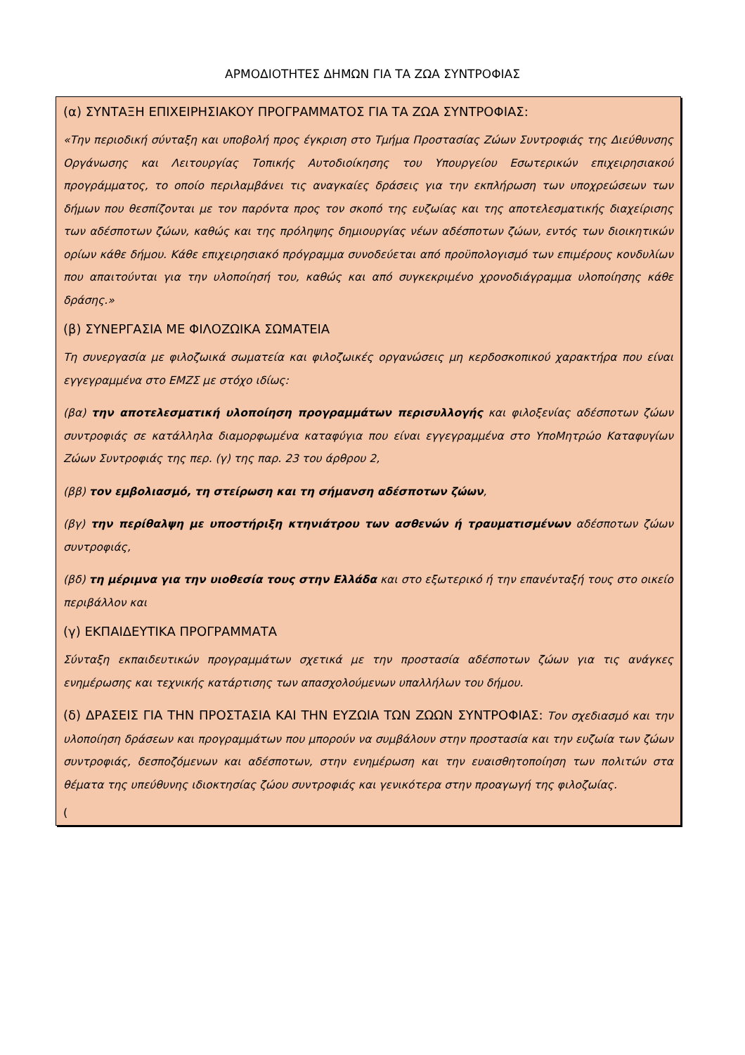ΑΡΜΟΔΙΟΤΗΤΕΣ ΔΗΜΩΝ ΓΙΑ ΤΑ ΖΩΑ ΣΥΝΤΡΟΦΙΑΣ
(α) ΣΥΝΤΑΞΗ ΕΠΙΧΕΙΡΗΣΙΑΚΟΥ ΠΡΟΓΡΑΜΜΑΤΟΣ ΓΙΑ ΤΑ ΖΩΑ ΣΥΝΤΡΟΦΙΑΣ:
«Την περιοδική σύνταξη και υποβολή προς έγκριση στο Τμήμα Προστασίας Ζώων Συντροφιάς της Διεύθυνσης Οργάνωσης και Λειτουργίας Τοπικής Αυτοδιοίκησης του Υπουργείου Εσωτερικών επιχειρησιακού προγράμματος, το οποίο περιλαμβάνει τις αναγκαίες δράσεις για την εκπλήρωση των υποχρεώσεων των δήμων που θεσπίζονται με τον παρόντα προς τον σκοπό της ευζωίας και της αποτελεσματικής διαχείρισης των αδέσποτων ζώων, καθώς και της πρόληψης δημιουργίας νέων αδέσποτων ζώων, εντός των διοικητικών ορίων κάθε δήμου. Κάθε επιχειρησιακό πρόγραμμα συνοδεύεται από προϋπολογισμό των επιμέρους κονδυλίων που απαιτούνται για την υλοποίησή του, καθώς και από συγκεκριμένο χρονοδιάγραμμα υλοποίησης κάθε δράσης.»
(β) ΣΥΝΕΡΓΑΣΙΑ ΜΕ ΦΙΛΟΖΩΙΚΑ ΣΩΜΑΤΕΙΑ
Τη συνεργασία με φιλοζωικά σωματεία και φιλοζωικές οργανώσεις μη κερδοσκοπικού χαρακτήρα που είναι εγγεγραμμένα στο ΕΜΖΣ με στόχο ιδίως:
(βα) την αποτελεσματική υλοποίηση προγραμμάτων περισυλλογής και φιλοξενίας αδέσποτων ζώων συντροφιάς σε κατάλληλα διαμορφωμένα καταφύγια που είναι εγγεγραμμένα στο ΥποΜητρώο Καταφυγίων Ζώων Συντροφιάς της περ. (γ) της παρ. 23 του άρθρου 2,
(ββ) τον εμβολιασμό, τη στείρωση και τη σήμανση αδέσποτων ζώων,
(βγ) την περίθαλψη με υποστήριξη κτηνιάτρου των ασθενών ή τραυματισμένων αδέσποτων ζώων συντροφιάς,
(βδ) τη μέριμνα για την υιοθεσία τους στην Ελλάδα και στο εξωτερικό ή την επανένταξή τους στο οικείο περιβάλλον και
(γ) ΕΚΠΑΙΔΕΥΤΙΚΑ ΠΡΟΓΡΑΜΜΑΤΑ
Σύνταξη εκπαιδευτικών προγραμμάτων σχετικά με την προστασία αδέσποτων ζώων για τις ανάγκες ενημέρωσης και τεχνικής κατάρτισης των απασχολούμενων υπαλλήλων του δήμου.
(δ) ΔΡΑΣΕΙΣ ΓΙΑ ΤΗΝ ΠΡΟΣΤΑΣΙΑ ΚΑΙ ΤΗΝ ΕΥΖΩΙΑ ΤΩΝ ΖΩΩΝ ΣΥΝΤΡΟΦΙΑΣ: Τον σχεδιασμό και την υλοποίηση δράσεων και προγραμμάτων που μπορούν να συμβάλουν στην προστασία και την ευζωία των ζώων συντροφιάς, δεσποζόμενων και αδέσποτων, στην ενημέρωση και την ευαισθητοποίηση των πολιτών στα θέματα της υπεύθυνης ιδιοκτησίας ζώου συντροφιάς και γενικότερα στην προαγωγή της φιλοζωίας.
(